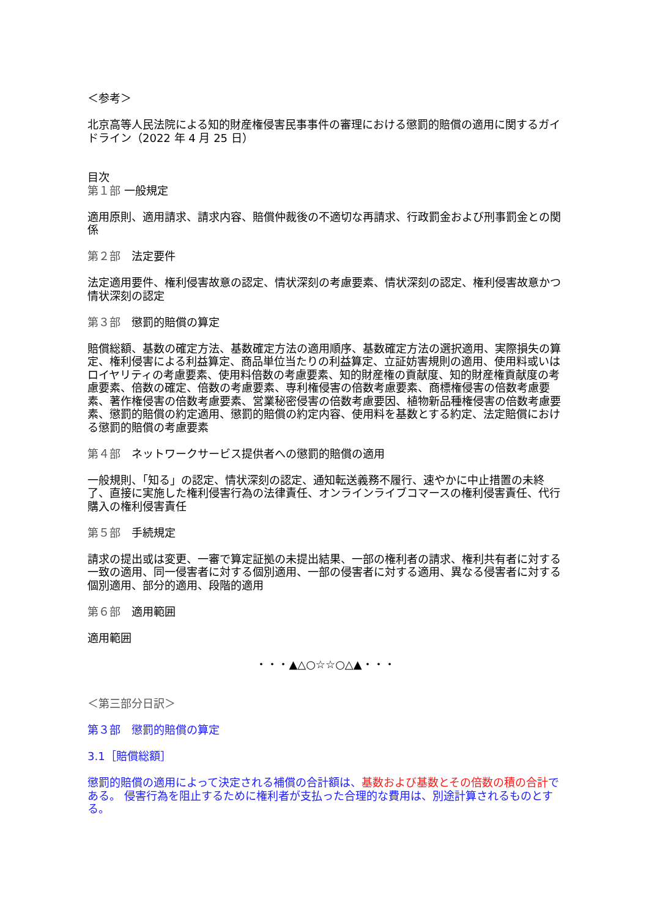＜参考＞
北京高等人民法院による知的財産権侵害民事事件の審理における懲罰的賠償の適用に関するガイドライン（2022 年 4 月 25 日）
目次
第１部 一般規定
適用原則、適用請求、請求内容、賠償仲裁後の不適切な再請求、行政罰金および刑事罰金との関係
第２部　法定要件
法定適用要件、権利侵害故意の認定、情状深刻の考慮要素、情状深刻の認定、権利侵害故意かつ情状深刻の認定
第３部　懲罰的賠償の算定
賠償総額、基数の確定方法、基数確定方法の適用順序、基数確定方法の選択適用、実際損失の算定、権利侵害による利益算定、商品単位当たりの利益算定、立証妨害規則の適用、使用料或いはロイヤリティの考慮要素、使用料倍数の考慮要素、知的財産権の貢献度、知的財産権貢献度の考慮要素、倍数の確定、倍数の考慮要素、専利権侵害の倍数考慮要素、商標権侵害の倍数考慮要素、著作権侵害の倍数考慮要素、営業秘密侵害の倍数考慮要因、植物新品種権侵害の倍数考慮要素、懲罰的賠償の約定適用、懲罰的賠償の約定内容、使用料を基数とする約定、法定賠償における懲罰的賠償の考慮要素
第４部　ネットワークサービス提供者への懲罰的賠償の適用
一般規則、「知る」の認定、情状深刻の認定、通知転送義務不履行、速やかに中止措置の未終了、直接に実施した権利侵害行為の法律責任、オンラインライブコマースの権利侵害責任、代行購入の権利侵害責任
第５部　手続規定
請求の提出或は変更、一審で算定証拠の未提出結果、一部の権利者の請求、権利共有者に対する一致の適用、同一侵害者に対する個別適用、一部の侵害者に対する適用、異なる侵害者に対する個別適用、部分的適用、段階的適用
第６部　適用範囲
適用範囲
・・・▲△○☆☆○△▲・・・
＜第三部分日訳＞
第３部　懲罰的賠償の算定
3.1［賠償総額］
懲罰的賠償の適用によって決定される補償の合計額は、基数および基数とその倍数の積の合計である。 侵害行為を阻止するために権利者が支払った合理的な費用は、別途計算されるものとする。